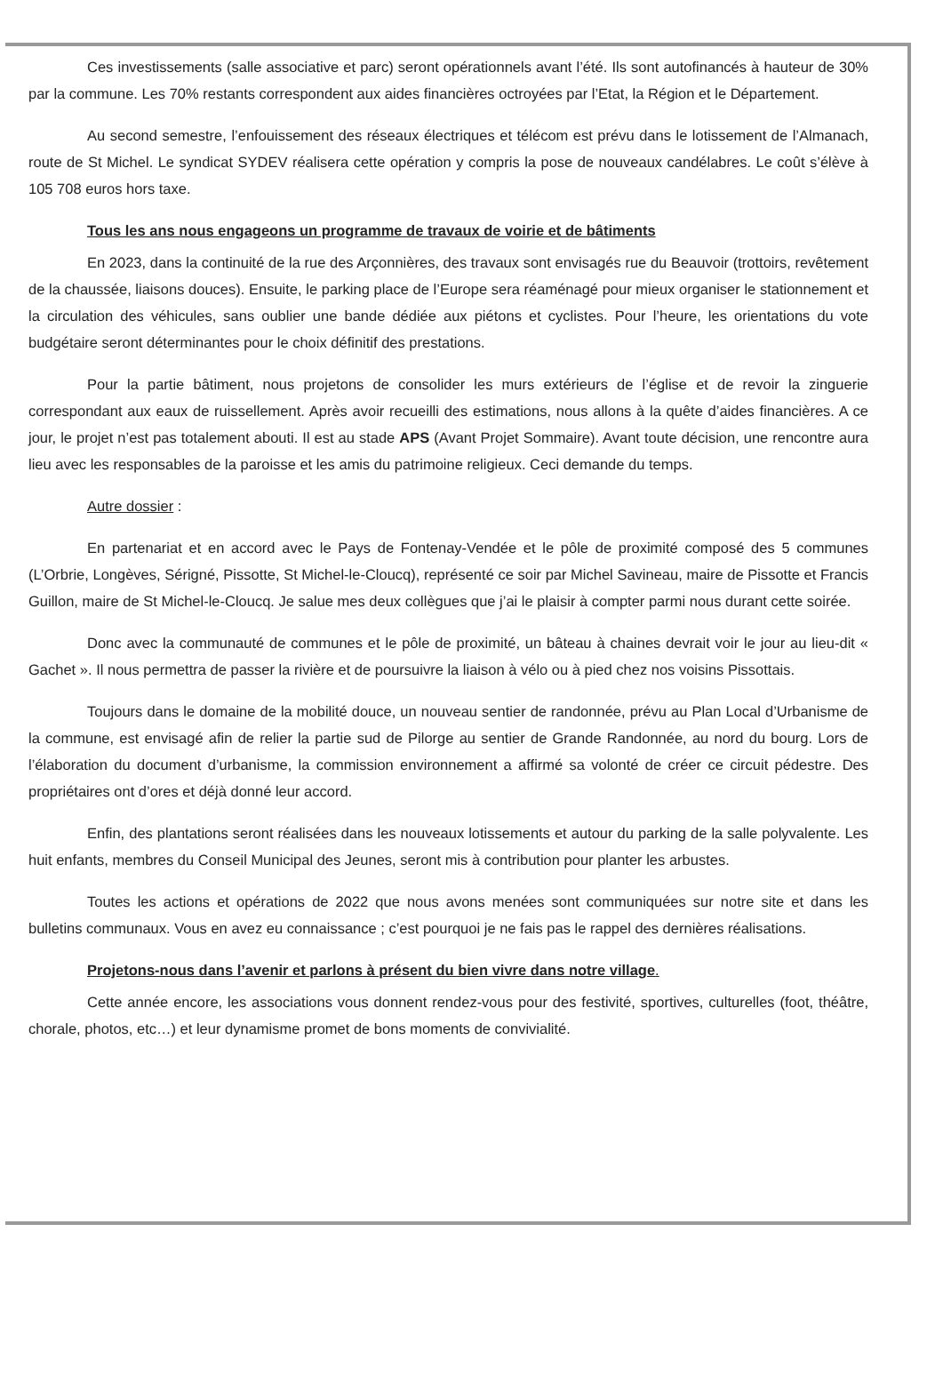Ces investissements (salle associative et parc) seront opérationnels avant l’été. Ils sont autofinancés à hauteur de 30% par la commune. Les 70% restants correspondent aux aides financières octroyées par l’Etat, la Région et le Département.
Au second semestre, l’enfouissement des réseaux électriques et télécom est prévu dans le lotissement de l’Almanach, route de St Michel. Le syndicat SYDEV réalisera cette opération y compris la pose de nouveaux candélabres. Le coût s’élève à 105 708 euros hors taxe.
Tous les ans nous engageons un programme de travaux de voirie et de bâtiments
En 2023, dans la continuité de la rue des Arçonnières, des travaux sont envisagés rue du Beauvoir (trottoirs, revêtement de la chaussée, liaisons douces). Ensuite, le parking place de l’Europe sera réaménagé pour mieux organiser le stationnement et la circulation des véhicules, sans oublier une bande dédiée aux piétons et cyclistes. Pour l’heure, les orientations du vote budgétaire seront déterminantes pour le choix définitif des prestations.
Pour la partie bâtiment, nous projetons de consolider les murs extérieurs de l’église et de revoir la zinguerie correspondant aux eaux de ruissellement. Après avoir recueilli des estimations, nous allons à la quête d’aides financières. A ce jour, le projet n’est pas totalement abouti. Il est au stade APS (Avant Projet Sommaire). Avant toute décision, une rencontre aura lieu avec les responsables de la paroisse et les amis du patrimoine religieux. Ceci demande du temps.
Autre dossier :
En partenariat et en accord avec le Pays de Fontenay-Vendée et le pôle de proximité composé des 5 communes (L’Orbrie, Longèves, Sérigné, Pissotte, St Michel-le-Cloucq), représenté ce soir par Michel Savineau, maire de Pissotte et Francis Guillon, maire de St Michel-le-Cloucq. Je salue mes deux collègues que j’ai le plaisir à compter parmi nous durant cette soirée.
Donc avec la communauté de communes et le pôle de proximité, un bâteau à chaines devrait voir le jour au lieu-dit « Gachet ». Il nous permettra de passer la rivière et de poursuivre la liaison à vélo ou à pied chez nos voisins Pissottais.
Toujours dans le domaine de la mobilité douce, un nouveau sentier de randonnée, prévu au Plan Local d’Urbanisme de la commune, est envisagé afin de relier la partie sud de Pilorge au sentier de Grande Randonnée, au nord du bourg. Lors de l’élaboration du document d’urbanisme, la commission environnement a affirmé sa volonté de créer ce circuit pédestre. Des propriétaires ont d’ores et déjà donné leur accord.
Enfin, des plantations seront réalisées dans les nouveaux lotissements et autour du parking de la salle polyvalente. Les huit enfants, membres du Conseil Municipal des Jeunes, seront mis à contribution pour planter les arbustes.
Toutes les actions et opérations de 2022 que nous avons menées sont communiquées sur notre site et dans les bulletins communaux. Vous en avez eu connaissance ; c’est pourquoi je ne fais pas le rappel des dernières réalisations.
Projetons-nous dans l’avenir et parlons à présent du bien vivre dans notre village.
Cette année encore, les associations vous donnent rendez-vous pour des festivité, sportives, culturelles (foot, théâtre, chorale, photos, etc…) et leur dynamisme promet de bons moments de convivialité.